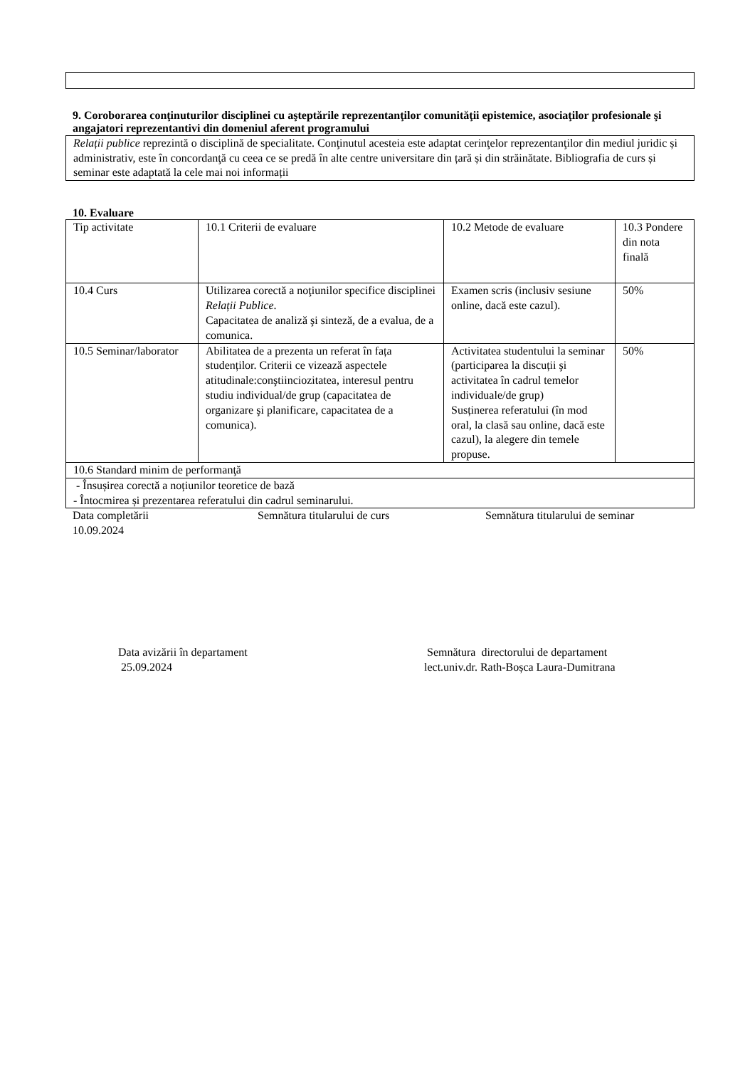9. Coroborarea conţinuturilor disciplinei cu aşteptările reprezentanţilor comunităţii epistemice, asociaţilor profesionale şi angajatori reprezentantivi din domeniul aferent programului
Relații publice reprezintă o disciplină de specialitate. Conţinutul acesteia este adaptat cerinţelor reprezentanţilor din mediul juridic și administrativ, este în concordanţă cu ceea ce se predă în alte centre universitare din țară și din străinătate. Bibliografia de curs și seminar este adaptată la cele mai noi informații
10. Evaluare
| Tip activitate | 10.1 Criterii de evaluare | 10.2 Metode de evaluare | 10.3 Pondere din nota finală |
| 10.4 Curs | Utilizarea corectă a noţiunilor specifice disciplinei Relații Publice . Capacitatea de analiză şi sinteză, de a evalua, de a comunica. | Examen scris (inclusiv sesiune online, dacă este cazul). | 50% |
| 10.5 Seminar/laborator | Abilitatea de a prezenta un referat în fața studenților. Criterii ce vizează aspectele atitudinale:conştiinciozitatea, interesul pentru studiu individual/de grup (capacitatea de organizare şi planificare, capacitatea de a comunica). | Activitatea studentului la seminar (participarea la discuții şi activitatea în cadrul temelor individuale/de grup) Susținerea referatului (în mod oral, la clasă sau online, dacă este cazul), la alegere din temele propuse. | 50% |
| 10.6 Standard minim de performanţă | | | |
| - Însușirea corectă a noțiunilor teoretice de bază - Întocmirea și prezentarea referatului din cadrul seminarului. | | | |
Data completării
10.09.2024
Semnătura titularului de curs Semnătura titularului de seminar
Data avizării în departament
25.09.2024
Semnătura directorului de departament
lect.univ.dr. Rath-Boșca Laura-Dumitrana